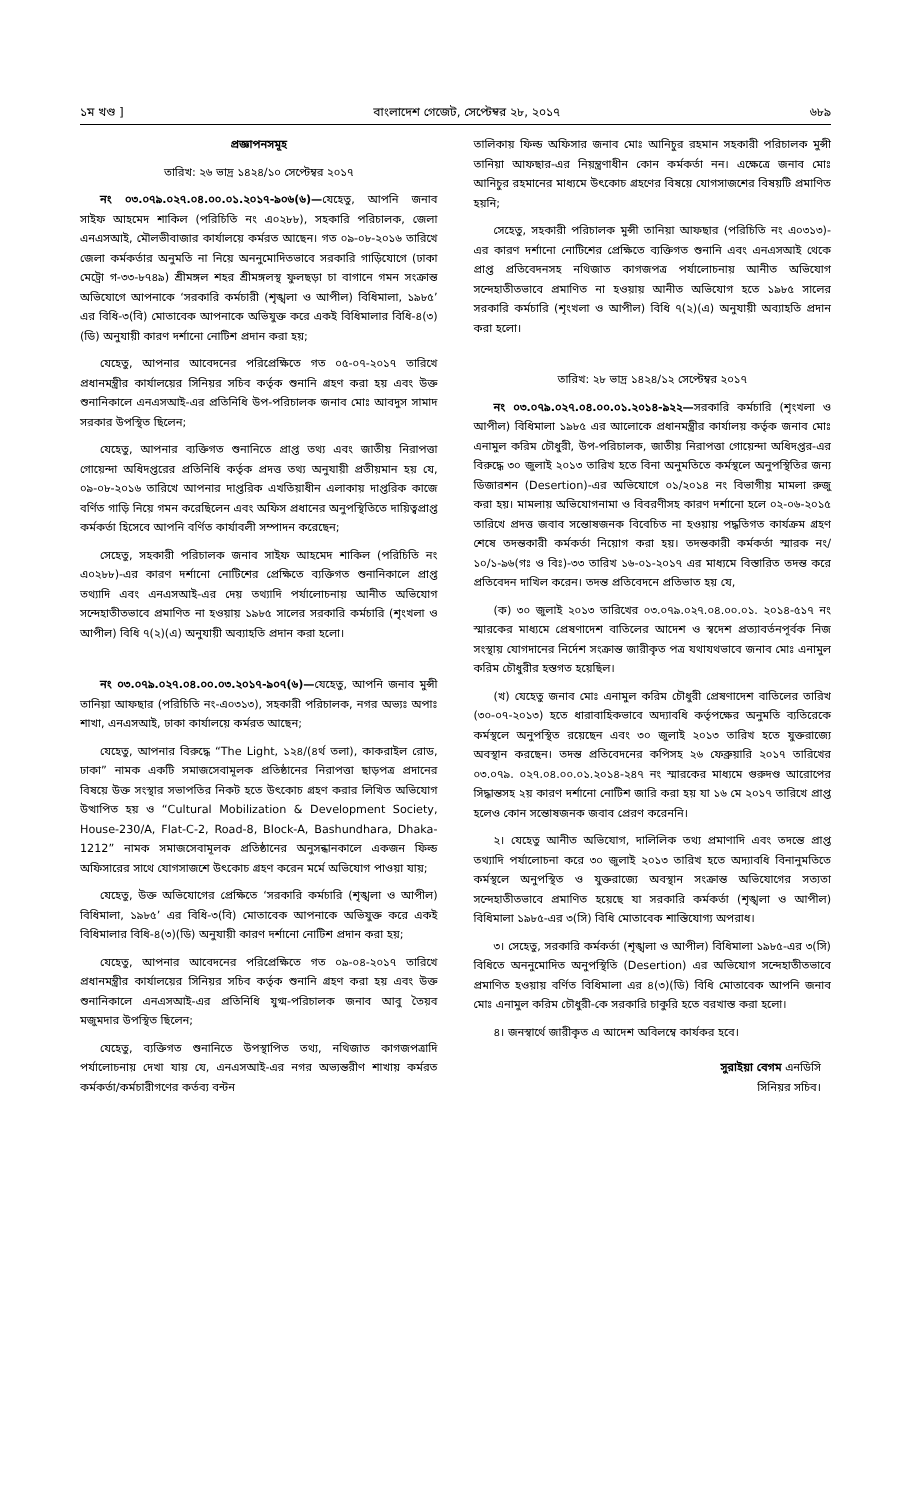১ম খণ্ড ] বাংলাদেশ গেজেট, সেপ্টেম্বর ২৮, ২০১৭ ৬৮৯
প্রজ্ঞাপনসমূহ
তারিখ: ২৬ ভাদ্র ১৪২৪/১০ সেপ্টেম্বর ২০১৭
নং ০৩.০৭৯.০২৭.০৪.০০.০১.২০১৭-৯০৬(৬)—যেহেতু, আপনি জনাব সাইফ আহমেদ শাকিল (পরিচিতি নং এ০২৮৮), সহকারি পরিচালক, জেলা এনএসআই, মৌলভীবাজার কার্যালয়ে কর্মরত আছেন। গত ০৯-০৮-২০১৬ তারিখে জেলা কর্মকর্তার অনুমতি না নিয়ে অননুমোদিতভাবে সরকারি গাড়িযোগে (ঢাকা মেট্রো গ-৩৩-৮৭৪৯) শ্রীমঙ্গল শহর শ্রীমঙ্গলস্থ ফুলছড়া চা বাগানে গমন সংক্রান্ত অভিযোগে আপনাকে ‘সরকারি কর্মচারী (শৃঙ্খলা ও আপীল) বিধিমালা, ১৯৮৫’ এর বিধি-৩(বি) মোতাবেক আপনাকে অভিযুক্ত করে একই বিধিমালার বিধি-৪(৩)(ডি) অনুযায়ী কারণ দর্শানো নোটিশ প্রদান করা হয়;
যেহেতু, আপনার আবেদনের পরিপ্রেক্ষিতে গত ০৫-০৭-২০১৭ তারিখে প্রধানমন্ত্রীর কার্যালয়ের সিনিয়র সচিব কর্তৃক শুনানি গ্রহণ করা হয় এবং উক্ত শুনানিকালে এনএসআই-এর প্রতিনিধি উপ-পরিচালক জনাব মোঃ আবদুস সামাদ সরকার উপস্থিত ছিলেন;
যেহেতু, আপনার ব্যক্তিগত শুনানিতে প্রাপ্ত তথ্য এবং জাতীয় নিরাপত্তা গোয়েন্দা অধিদপ্তরের প্রতিনিধি কর্তৃক প্রদত্ত তথ্য অনুযায়ী প্রতীয়মান হয় যে, ০৯-০৮-২০১৬ তারিখে আপনার দাপ্তরিক এখতিয়াধীন এলাকায় দাপ্তরিক কাজে বর্ণিত গাড়ি নিয়ে গমন করেছিলেন এবং অফিস প্রধানের অনুপস্থিতিতে দায়িত্বপ্রাপ্ত কর্মকর্তা হিসেবে আপনি বর্ণিত কার্যাবলী সম্পাদন করেছেন;
সেহেতু, সহকারী পরিচালক জনাব সাইফ আহমেদ শাকিল (পরিচিতি নং এ০২৮৮)-এর কারণ দর্শানো নোটিশের প্রেক্ষিতে ব্যক্তিগত শুনানিকালে প্রাপ্ত তথ্যাদি এবং এনএসআই-এর দেয় তথ্যাদি পর্যালোচনায় আনীত অভিযোগ সন্দেহাতীতভাবে প্রমাণিত না হওয়ায় ১৯৮৫ সালের সরকারি কর্মচারি (শৃংখলা ও আপীল) বিধি ৭(২)(এ) অনুযায়ী অব্যাহতি প্রদান করা হলো।
নং ০৩.০৭৯.০২৭.০৪.০০.০৩.২০১৭-৯০৭(৬)—যেহেতু, আপনি জনাব মুন্সী তানিয়া আফছার (পরিচিতি নং-এ০৩১৩), সহকারী পরিচালক, নগর অভ্যঃ অপাঃ শাখা, এনএসআই, ঢাকা কার্যালয়ে কর্মরত আছেন;
যেহেতু, আপনার বিরুদ্ধে “The Light, ১২৪/(৪র্থ তলা), কাকরাইল রোড, ঢাকা” নামক একটি সমাজসেবামূলক প্রতিষ্ঠানের নিরাপত্তা ছাড়পত্র প্রদানের বিষয়ে উক্ত সংস্থার সভাপতির নিকট হতে উৎকোচ গ্রহণ করার লিখিত অভিযোগ উত্থাপিত হয় ও “Cultural Mobilization & Development Society, House-230/A, Flat-C-2, Road-8, Block-A, Bashundhara, Dhaka-1212” নামক সমাজসেবামূলক প্রতিষ্ঠানের অনুসন্ধানকালে একজন ফিল্ড অফিসারের সাথে যোগসাজশে উৎকোচ গ্রহণ করেন মর্মে অভিযোগ পাওয়া যায়;
যেহেতু, উক্ত অভিযোগের প্রেক্ষিতে ‘সরকারি কর্মচারি (শৃঙ্খলা ও আপীল) বিধিমালা, ১৯৮৫’ এর বিধি-৩(বি) মোতাবেক আপনাকে অভিযুক্ত করে একই বিধিমালার বিধি-৪(৩)(ডি) অনুযায়ী কারণ দর্শানো নোটিশ প্রদান করা হয়;
যেহেতু, আপনার আবেদনের পরিপ্রেক্ষিতে গত ০৯-০৪-২০১৭ তারিখে প্রধানমন্ত্রীর কার্যালয়ের সিনিয়র সচিব কর্তৃক শুনানি গ্রহণ করা হয় এবং উক্ত শুনানিকালে এনএসআই-এর প্রতিনিধি যুগ্ম-পরিচালক জনাব আবু তৈয়ব মজুমদার উপস্থিত ছিলেন;
যেহেতু, ব্যক্তিগত শুনানিতে উপস্থাপিত তথ্য, নথিজাত কাগজপত্রাদি পর্যালোচনায় দেখা যায় যে, এনএসআই-এর নগর অভ্যন্তরীণ শাখায় কর্মরত কর্মকর্তা/কর্মচারীগণের কর্তব্য বন্টন
তালিকায় ফিল্ড অফিসার জনাব মোঃ আনিচুর রহমান সহকারী পরিচালক মুন্সী তানিয়া আফছার-এর নিয়ন্ত্রণাধীন কোন কর্মকর্তা নন। এক্ষেত্রে জনাব মোঃ আনিচুর রহমানের মাধ্যমে উৎকোচ গ্রহণের বিষয়ে যোগসাজশের বিষয়টি প্রমাণিত হয়নি;
সেহেতু, সহকারী পরিচালক মুন্সী তানিয়া আফছার (পরিচিতি নং এ০৩১৩)-এর কারণ দর্শানো নোটিশের প্রেক্ষিতে ব্যক্তিগত শুনানি এবং এনএসআই থেকে প্রাপ্ত প্রতিবেদনসহ নথিজাত কাগজপত্র পর্যালোচনায় আনীত অভিযোগ সন্দেহাতীতভাবে প্রমাণিত না হওয়ায় আনীত অভিযোগ হতে ১৯৮৫ সালের সরকারি কর্মচারি (শৃংখলা ও আপীল) বিধি ৭(২)(এ) অনুযায়ী অব্যাহতি প্রদান করা হলো।
তারিখ: ২৮ ভাদ্র ১৪২৪/১২ সেপ্টেম্বর ২০১৭
নং ০৩.০৭৯.০২৭.০৪.০০.০১.২০১৪-৯২২—সরকারি কর্মচারি (শৃংখলা ও আপীল) বিধিমালা ১৯৮৫ এর আলোকে প্রধানমন্ত্রীর কার্যালয় কর্তৃক জনাব মোঃ এনামুল করিম চৌধুরী, উপ-পরিচালক, জাতীয় নিরাপত্তা গোয়েন্দা অধিদপ্তর-এর বিরুদ্ধে ৩০ জুলাই ২০১৩ তারিখ হতে বিনা অনুমতিতে কর্মস্থলে অনুপস্থিতির জন্য ডিজারশন (Desertion)-এর অভিযোগে ০১/২০১৪ নং বিভাগীয় মামলা রুজু করা হয়। মামলায় অভিযোগনামা ও বিবরণীসহ কারণ দর্শানো হলে ০২-০৬-২০১৫ তারিখে প্রদত্ত জবাব সন্তোষজনক বিবেচিত না হওয়ায় পদ্ধতিগত কার্যক্রম গ্রহণ শেষে তদন্তকারী কর্মকর্তা নিয়োগ করা হয়। তদন্তকারী কর্মকর্তা স্মারক নং/১০/১-৯৬(গঃ ও বিঃ)-৩৩ তারিখ ১৬-০১-২০১৭ এর মাধ্যমে বিস্তারিত তদন্ত করে প্রতিবেদন দাখিল করেন। তদন্ত প্রতিবেদনে প্রতিভাত হয় যে,
(ক) ৩০ জুলাই ২০১৩ তারিখের ০৩.০৭৯.০২৭.০৪.০০.০১. ২০১৪-৫১৭ নং স্মারকের মাধ্যমে প্রেষণাদেশ বাতিলের আদেশ ও স্বদেশ প্রত্যাবর্তনপূর্বক নিজ সংস্থায় যোগদানের নির্দেশ সংক্রান্ত জারীকৃত পত্র যথাযথভাবে জনাব মোঃ এনামুল করিম চৌধুরীর হস্তগত হয়েছিল।
(খ) যেহেতু জনাব মোঃ এনামুল করিম চৌধুরী প্রেষণাদেশ বাতিলের তারিখ (৩০-০৭-২০১৩) হতে ধারাবাহিকভাবে অদ্যাবধি কর্তৃপক্ষের অনুমতি ব্যতিরেকে কর্মস্থলে অনুপস্থিত রয়েছেন এবং ৩০ জুলাই ২০১৩ তারিখ হতে যুক্তরাজ্যে অবস্থান করছেন। তদন্ত প্রতিবেদনের কপিসহ ২৬ ফেব্রুয়ারি ২০১৭ তারিখের ০৩.০৭৯. ০২৭.০৪.০০.০১.২০১৪-২৪৭ নং স্মারকের মাধ্যমে গুরুদণ্ড আরোপের সিদ্ধান্তসহ ২য় কারণ দর্শানো নোটিশ জারি করা হয় যা ১৬ মে ২০১৭ তারিখে প্রাপ্ত হলেও কোন সন্তোষজনক জবাব প্রেরণ করেননি।
২। যেহেতু আনীত অভিযোগ, দালিলিক তথ্য প্রমাণাদি এবং তদন্তে প্রাপ্ত তথ্যাদি পর্যালোচনা করে ৩০ জুলাই ২০১৩ তারিখ হতে অদ্যাবধি বিনানুমতিতে কর্মস্থলে অনুপস্থিত ও যুক্তরাজ্যে অবস্থান সংক্রান্ত অভিযোগের সত্যতা সন্দেহাতীতভাবে প্রমাণিত হয়েছে যা সরকারি কর্মকর্তা (শৃঙ্খলা ও আপীল) বিধিমালা ১৯৮৫-এর ৩(সি) বিধি মোতাবেক শাস্তিযোগ্য অপরাধ।
৩। সেহেতু, সরকারি কর্মকর্তা (শৃঙ্খলা ও আপীল) বিধিমালা ১৯৮৫-এর ৩(সি) বিধিতে অননুমোদিত অনুপস্থিতি (Desertion) এর অভিযোগ সন্দেহাতীতভাবে প্রমাণিত হওয়ায় বর্ণিত বিধিমালা এর ৪(৩)(ডি) বিধি মোতাবেক আপনি জনাব মোঃ এনামুল করিম চৌধুরী-কে সরকারি চাকুরি হতে বরখাস্ত করা হলো।
৪। জনস্বার্থে জারীকৃত এ আদেশ অবিলম্বে কার্যকর হবে।
সুরাইয়া বেগম এনডিসি
সিনিয়র সচিব।